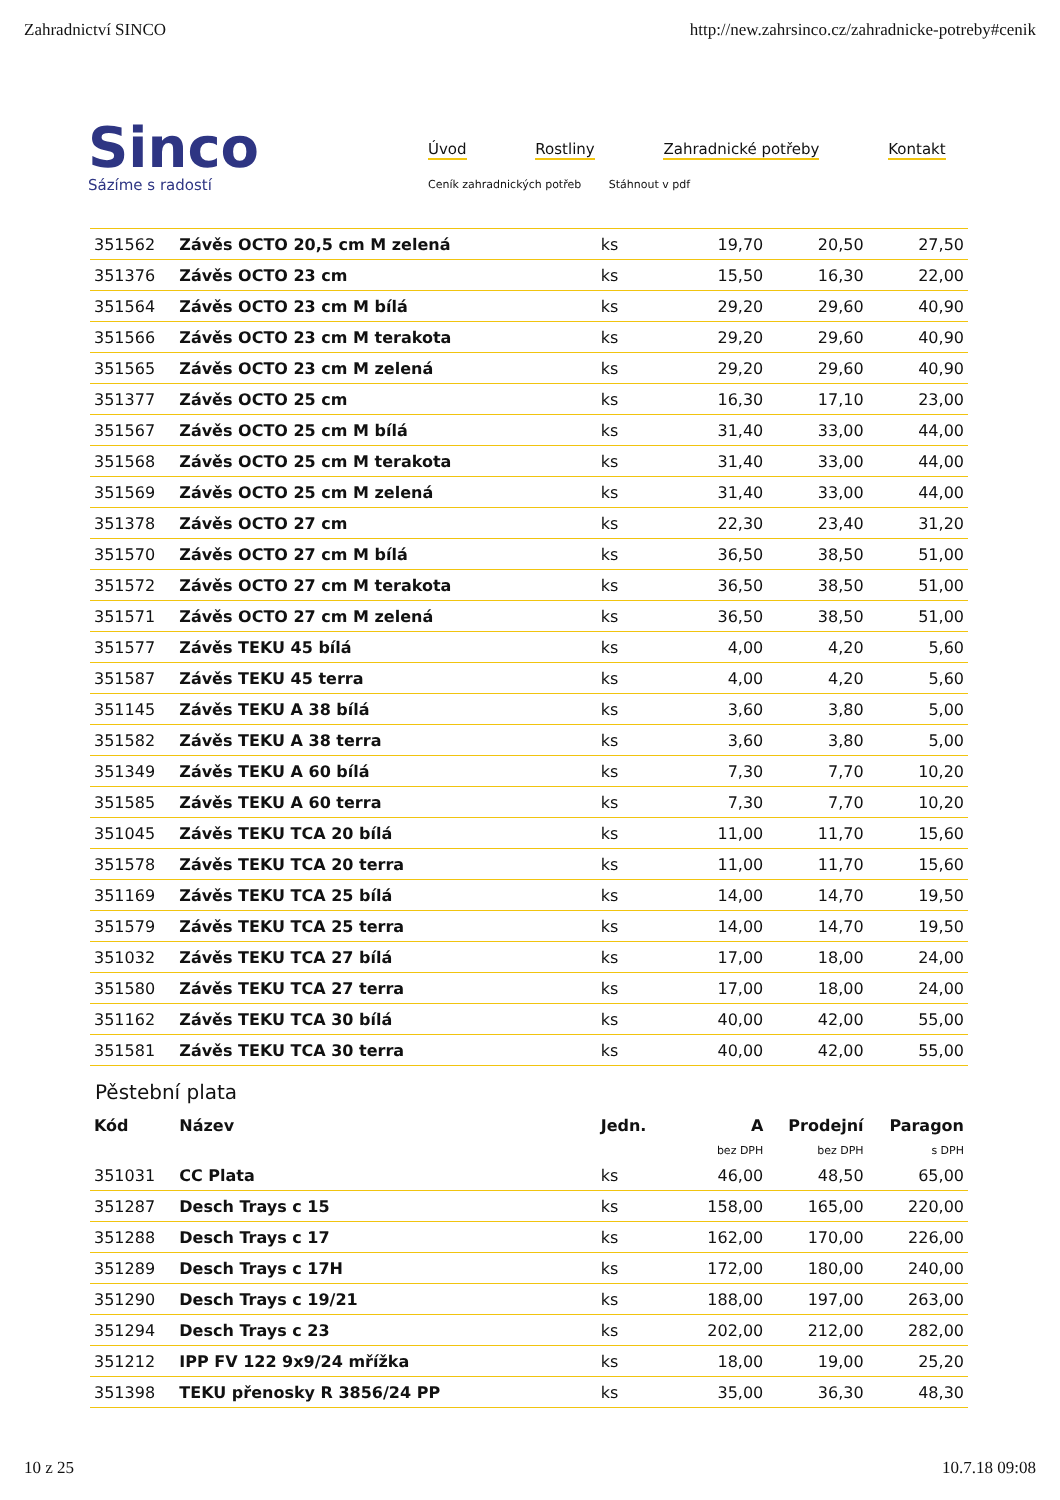Zahradnictví SINCO http://new.zahrsinco.cz/zahradnicke-potreby#cenik
Sinco
Sázíme s radostí
Úvod Rostliny Zahradnické potřeby Kontakt
Ceník zahradnických potřeb Stáhnout v pdf
| 351562 | Závěs OCTO 20,5 cm M zelená | ks | 19,70 | 20,50 | 27,50 |
| 351376 | Závěs OCTO 23 cm | ks | 15,50 | 16,30 | 22,00 |
| 351564 | Závěs OCTO 23 cm M bílá | ks | 29,20 | 29,60 | 40,90 |
| 351566 | Závěs OCTO 23 cm M terakota | ks | 29,20 | 29,60 | 40,90 |
| 351565 | Závěs OCTO 23 cm M zelená | ks | 29,20 | 29,60 | 40,90 |
| 351377 | Závěs OCTO 25 cm | ks | 16,30 | 17,10 | 23,00 |
| 351567 | Závěs OCTO 25 cm M bílá | ks | 31,40 | 33,00 | 44,00 |
| 351568 | Závěs OCTO 25 cm M terakota | ks | 31,40 | 33,00 | 44,00 |
| 351569 | Závěs OCTO 25 cm M zelená | ks | 31,40 | 33,00 | 44,00 |
| 351378 | Závěs OCTO 27 cm | ks | 22,30 | 23,40 | 31,20 |
| 351570 | Závěs OCTO 27 cm M bílá | ks | 36,50 | 38,50 | 51,00 |
| 351572 | Závěs OCTO 27 cm M terakota | ks | 36,50 | 38,50 | 51,00 |
| 351571 | Závěs OCTO 27 cm M zelená | ks | 36,50 | 38,50 | 51,00 |
| 351577 | Závěs TEKU 45 bílá | ks | 4,00 | 4,20 | 5,60 |
| 351587 | Závěs TEKU 45 terra | ks | 4,00 | 4,20 | 5,60 |
| 351145 | Závěs TEKU A 38 bílá | ks | 3,60 | 3,80 | 5,00 |
| 351582 | Závěs TEKU A 38 terra | ks | 3,60 | 3,80 | 5,00 |
| 351349 | Závěs TEKU A 60 bílá | ks | 7,30 | 7,70 | 10,20 |
| 351585 | Závěs TEKU A 60 terra | ks | 7,30 | 7,70 | 10,20 |
| 351045 | Závěs TEKU TCA 20 bílá | ks | 11,00 | 11,70 | 15,60 |
| 351578 | Závěs TEKU TCA 20 terra | ks | 11,00 | 11,70 | 15,60 |
| 351169 | Závěs TEKU TCA 25 bílá | ks | 14,00 | 14,70 | 19,50 |
| 351579 | Závěs TEKU TCA 25 terra | ks | 14,00 | 14,70 | 19,50 |
| 351032 | Závěs TEKU TCA 27 bílá | ks | 17,00 | 18,00 | 24,00 |
| 351580 | Závěs TEKU TCA 27 terra | ks | 17,00 | 18,00 | 24,00 |
| 351162 | Závěs TEKU TCA 30 bílá | ks | 40,00 | 42,00 | 55,00 |
| 351581 | Závěs TEKU TCA 30 terra | ks | 40,00 | 42,00 | 55,00 |
Pěstební plata
| Kód | Název | Jedn. | A | Prodejní | Paragon |
| --- | --- | --- | --- | --- | --- |
| | | | bez DPH | bez DPH | s DPH |
| 351031 | CC Plata | ks | 46,00 | 48,50 | 65,00 |
| 351287 | Desch Trays c 15 | ks | 158,00 | 165,00 | 220,00 |
| 351288 | Desch Trays c 17 | ks | 162,00 | 170,00 | 226,00 |
| 351289 | Desch Trays c 17H | ks | 172,00 | 180,00 | 240,00 |
| 351290 | Desch Trays c 19/21 | ks | 188,00 | 197,00 | 263,00 |
| 351294 | Desch Trays c 23 | ks | 202,00 | 212,00 | 282,00 |
| 351212 | IPP FV 122 9x9/24 mřížka | ks | 18,00 | 19,00 | 25,20 |
| 351398 | TEKU přenosky R 3856/24 PP | ks | 35,00 | 36,30 | 48,30 |
10 z 25 10.7.18 09:08